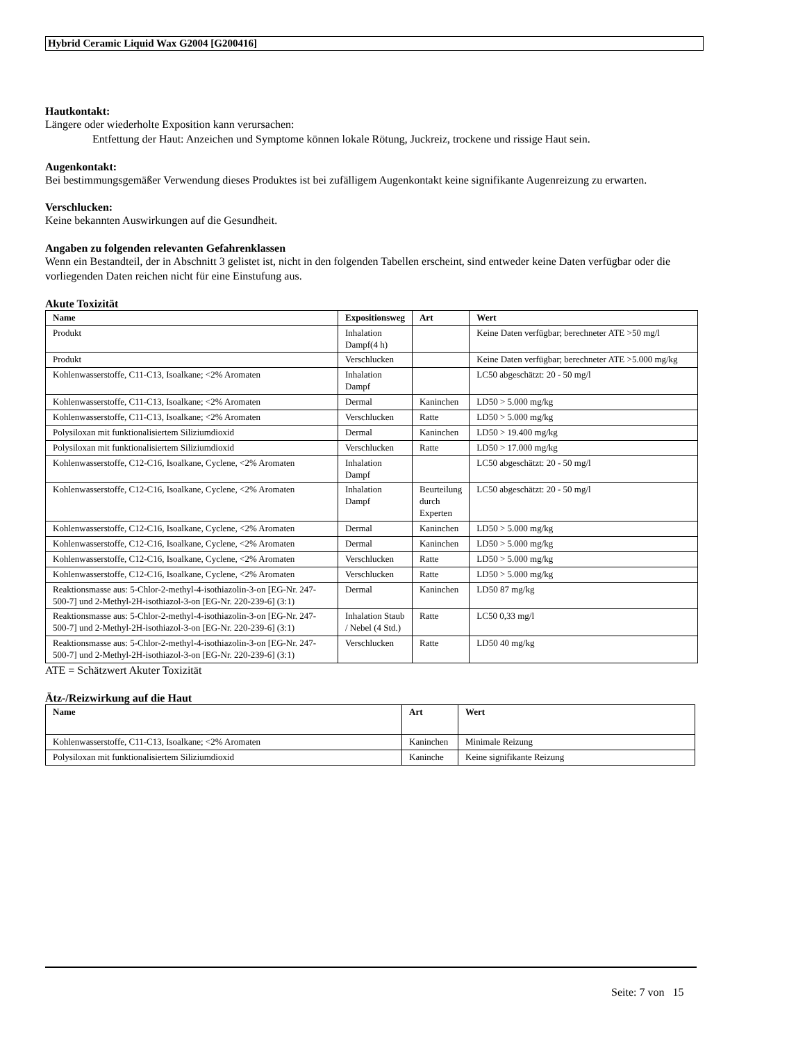Hybrid Ceramic Liquid Wax G2004 [G200416]
Hautkontakt:
Längere oder wiederholte Exposition kann verursachen:
Entfettung der Haut: Anzeichen und Symptome können lokale Rötung, Juckreiz, trockene und rissige Haut sein.
Augenkontakt:
Bei bestimmungsgemäßer Verwendung dieses Produktes ist bei zufälligem Augenkontakt keine signifikante Augenreizung zu erwarten.
Verschlucken:
Keine bekannten Auswirkungen auf die Gesundheit.
Angaben zu folgenden relevanten Gefahrenklassen
Wenn ein Bestandteil, der in Abschnitt 3 gelistet ist, nicht in den folgenden Tabellen erscheint, sind entweder keine Daten verfügbar oder die vorliegenden Daten reichen nicht für eine Einstufung aus.
Akute Toxizität
| Name | Expositionsweg | Art | Wert |
| --- | --- | --- | --- |
| Produkt | Inhalation Dampf(4 h) | | Keine Daten verfügbar; berechneter ATE >50 mg/l |
| Produkt | Verschlucken | | Keine Daten verfügbar; berechneter ATE >5.000 mg/kg |
| Kohlenwasserstoffe, C11-C13, Isoalkane; <2% Aromaten | Inhalation Dampf | | LC50 abgeschätzt: 20 - 50 mg/l |
| Kohlenwasserstoffe, C11-C13, Isoalkane; <2% Aromaten | Dermal | Kaninchen | LD50 > 5.000 mg/kg |
| Kohlenwasserstoffe, C11-C13, Isoalkane; <2% Aromaten | Verschlucken | Ratte | LD50 > 5.000 mg/kg |
| Polysiloxan mit funktionalisiertem Siliziumdioxid | Dermal | Kaninchen | LD50 > 19.400 mg/kg |
| Polysiloxan mit funktionalisiertem Siliziumdioxid | Verschlucken | Ratte | LD50 > 17.000 mg/kg |
| Kohlenwasserstoffe, C12-C16, Isoalkane, Cyclene, <2% Aromaten | Inhalation Dampf | | LC50 abgeschätzt: 20 - 50 mg/l |
| Kohlenwasserstoffe, C12-C16, Isoalkane, Cyclene, <2% Aromaten | Inhalation Dampf | Beurteilung durch Experten | LC50 abgeschätzt: 20 - 50 mg/l |
| Kohlenwasserstoffe, C12-C16, Isoalkane, Cyclene, <2% Aromaten | Dermal | Kaninchen | LD50 > 5.000 mg/kg |
| Kohlenwasserstoffe, C12-C16, Isoalkane, Cyclene, <2% Aromaten | Dermal | Kaninchen | LD50 > 5.000 mg/kg |
| Kohlenwasserstoffe, C12-C16, Isoalkane, Cyclene, <2% Aromaten | Verschlucken | Ratte | LD50 > 5.000 mg/kg |
| Kohlenwasserstoffe, C12-C16, Isoalkane, Cyclene, <2% Aromaten | Verschlucken | Ratte | LD50 > 5.000 mg/kg |
| Reaktionsmasse aus: 5-Chlor-2-methyl-4-isothiazolin-3-on [EG-Nr. 247-500-7] und 2-Methyl-2H-isothiazol-3-on [EG-Nr. 220-239-6] (3:1) | Dermal | Kaninchen | LD50 87 mg/kg |
| Reaktionsmasse aus: 5-Chlor-2-methyl-4-isothiazolin-3-on [EG-Nr. 247-500-7] und 2-Methyl-2H-isothiazol-3-on [EG-Nr. 220-239-6] (3:1) | Inhalation Staub / Nebel (4 Std.) | Ratte | LC50 0,33 mg/l |
| Reaktionsmasse aus: 5-Chlor-2-methyl-4-isothiazolin-3-on [EG-Nr. 247-500-7] und 2-Methyl-2H-isothiazol-3-on [EG-Nr. 220-239-6] (3:1) | Verschlucken | Ratte | LD50 40 mg/kg |
ATE = Schätzwert Akuter Toxizität
Ätz-/Reizwirkung auf die Haut
| Name | Art | Wert |
| --- | --- | --- |
| Kohlenwasserstoffe, C11-C13, Isoalkane; <2% Aromaten | Kaninchen | Minimale Reizung |
| Polysiloxan mit funktionalisiertem Siliziumdioxid | Kaninche | Keine signifikante Reizung |
Seite: 7 von 15